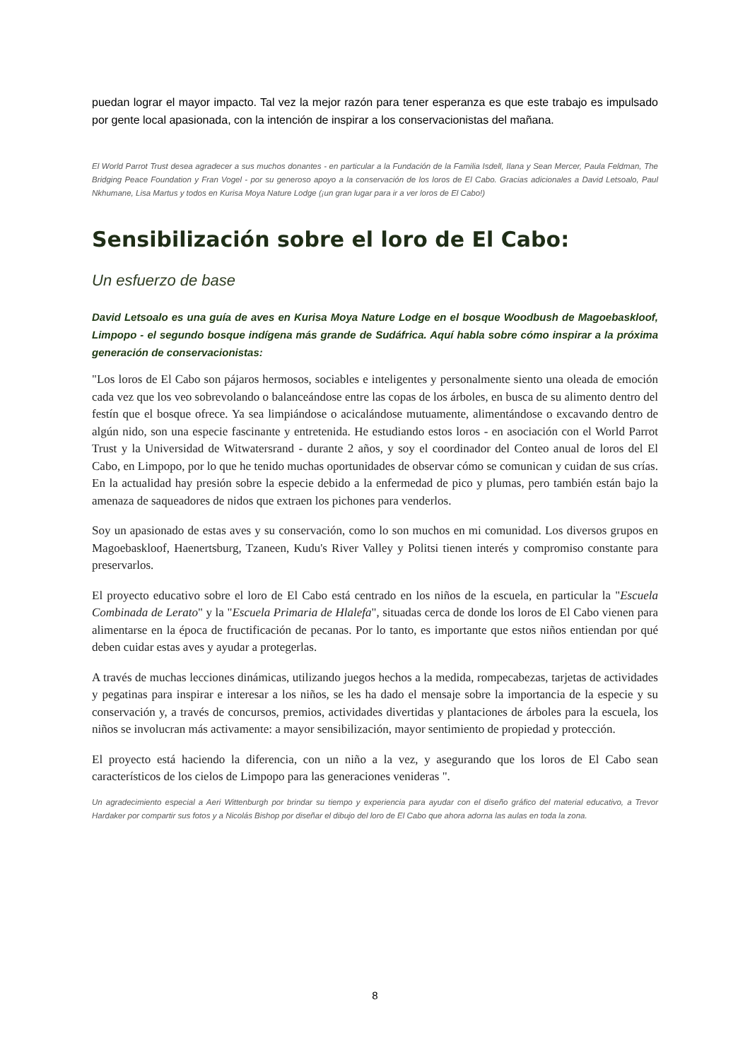puedan lograr el mayor impacto. Tal vez la mejor razón para tener esperanza es que este trabajo es impulsado por gente local apasionada, con la intención de inspirar a los conservacionistas del mañana.
El World Parrot Trust desea agradecer a sus muchos donantes - en particular a la Fundación de la Familia Isdell, Ilana y Sean Mercer, Paula Feldman, The Bridging Peace Foundation y Fran Vogel - por su generoso apoyo a la conservación de los loros de El Cabo. Gracias adicionales a David Letsoalo, Paul Nkhumane, Lisa Martus y todos en Kurisa Moya Nature Lodge (¡un gran lugar para ir a ver loros de El Cabo!)
Sensibilización sobre el loro de El Cabo:
Un esfuerzo de base
David Letsoalo es una guía de aves en Kurisa Moya Nature Lodge en el bosque Woodbush de Magoebaskloof, Limpopo - el segundo bosque indígena más grande de Sudáfrica. Aquí habla sobre cómo inspirar a la próxima generación de conservacionistas:
"Los loros de El Cabo son pájaros hermosos, sociables e inteligentes y personalmente siento una oleada de emoción cada vez que los veo sobrevolando o balanceándose entre las copas de los árboles, en busca de su alimento dentro del festín que el bosque ofrece. Ya sea limpiándose o acicalándose mutuamente, alimentándose o excavando dentro de algún nido, son una especie fascinante y entretenida. He estudiando estos loros - en asociación con el World Parrot Trust y la Universidad de Witwatersrand - durante 2 años, y soy el coordinador del Conteo anual de loros del El Cabo, en Limpopo, por lo que he tenido muchas oportunidades de observar cómo se comunican y cuidan de sus crías. En la actualidad hay presión sobre la especie debido a la enfermedad de pico y plumas, pero también están bajo la amenaza de saqueadores de nidos que extraen los pichones para venderlos.
Soy un apasionado de estas aves y su conservación, como lo son muchos en mi comunidad. Los diversos grupos en Magoebaskloof, Haenertsburg, Tzaneen, Kudu's River Valley y Politsi tienen interés y compromiso constante para preservarlos.
El proyecto educativo sobre el loro de El Cabo está centrado en los niños de la escuela, en particular la "Escuela Combinada de Lerato" y la "Escuela Primaria de Hlalefa", situadas cerca de donde los loros de El Cabo vienen para alimentarse en la época de fructificación de pecanas. Por lo tanto, es importante que estos niños entiendan por qué deben cuidar estas aves y ayudar a protegerlas.
A través de muchas lecciones dinámicas, utilizando juegos hechos a la medida, rompecabezas, tarjetas de actividades y pegatinas para inspirar e interesar a los niños, se les ha dado el mensaje sobre la importancia de la especie y su conservación y, a través de concursos, premios, actividades divertidas y plantaciones de árboles para la escuela, los niños se involucran más activamente: a mayor sensibilización, mayor sentimiento de propiedad y protección.
El proyecto está haciendo la diferencia, con un niño a la vez, y asegurando que los loros de El Cabo sean característicos de los cielos de Limpopo para las generaciones venideras ".
Un agradecimiento especial a Aeri Wittenburgh por brindar su tiempo y experiencia para ayudar con el diseño gráfico del material educativo, a Trevor Hardaker por compartir sus fotos y a Nicolás Bishop por diseñar el dibujo del loro de El Cabo que ahora adorna las aulas en toda la zona.
8